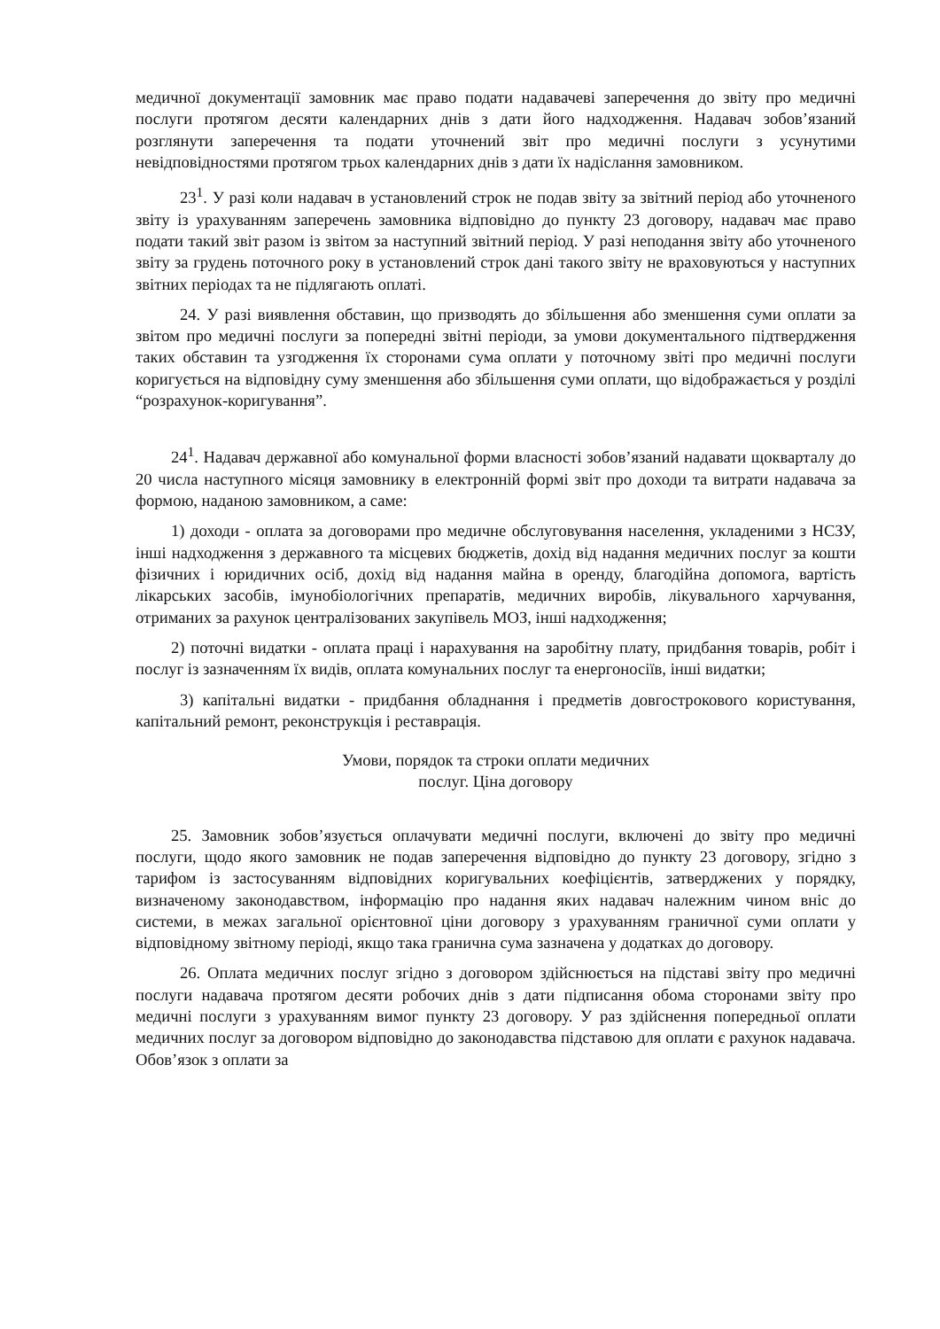медичної документації замовник має право подати надавачеві заперечення до звіту про медичні послуги протягом десяти календарних днів з дати його надходження. Надавач зобов’язаний розглянути заперечення та подати уточнений звіт про медичні послуги з усунутими невідповідностями протягом трьох календарних днів з дати їх надіслання замовником.
23<sup>1</sup>. У разі коли надавач в установлений строк не подав звіту за звітний період або уточненого звіту із урахуванням заперечень замовника відповідно до пункту 23 договору, надавач має право подати такий звіт разом із звітом за наступний звітний період. У разі неподання звіту або уточненого звіту за грудень поточного року в установлений строк дані такого звіту не враховуються у наступних звітних періодах та не підлягають оплаті.
24. У разі виявлення обставин, що призводять до збільшення або зменшення суми оплати за звітом про медичні послуги за попередні звітні періоди, за умови документального підтвердження таких обставин та узгодження їх сторонами сума оплати у поточному звіті про медичні послуги коригується на відповідну суму зменшення або збільшення суми оплати, що відображається у розділі “розрахунок-коригування”.
24<sup>1</sup>. Надавач державної або комунальної форми власності зобов’язаний надавати щокварталу до 20 числа наступного місяця замовнику в електронній формі звіт про доходи та витрати надавача за формою, наданою замовником, а саме:
1) доходи - оплата за договорами про медичне обслуговування населення, укладеними з НСЗУ, інші надходження з державного та місцевих бюджетів, дохід від надання медичних послуг за кошти фізичних і юридичних осіб, дохід від надання майна в оренду, благодійна допомога, вартість лікарських засобів, імунобіологічних препаратів, медичних виробів, лікувального харчування, отриманих за рахунок централізованих закупівель МОЗ, інші надходження;
2) поточні видатки - оплата праці і нарахування на заробітну плату, придбання товарів, робіт і послуг із зазначенням їх видів, оплата комунальних послуг та енергоносіїв, інші видатки;
3) капітальні видатки - придбання обладнання і предметів довгострокового користування, капітальний ремонт, реконструкція і реставрація.
Умови, порядок та строки оплати медичних
послуг. Ціна договору
25. Замовник зобов’язується оплачувати медичні послуги, включені до звіту про медичні послуги, щодо якого замовник не подав заперечення відповідно до пункту 23 договору, згідно з тарифом із застосуванням відповідних коригувальних коефіцієнтів, затверджених у порядку, визначеному законодавством, інформацію про надання яких надавач належним чином вніс до системи, в межах загальної орієнтовної ціни договору з урахуванням граничної суми оплати у відповідному звітному періоді, якщо така гранична сума зазначена у додатках до договору.
26. Оплата медичних послуг згідно з договором здійснюється на підставі звіту про медичні послуги надавача протягом десяти робочих днів з дати підписання обома сторонами звіту про медичні послуги з урахуванням вимог пункту 23 договору. У раз здійснення попередньої оплати медичних послуг за договором відповідно до законодавства підставою для оплати є рахунок надавача. Обов’язок з оплати за